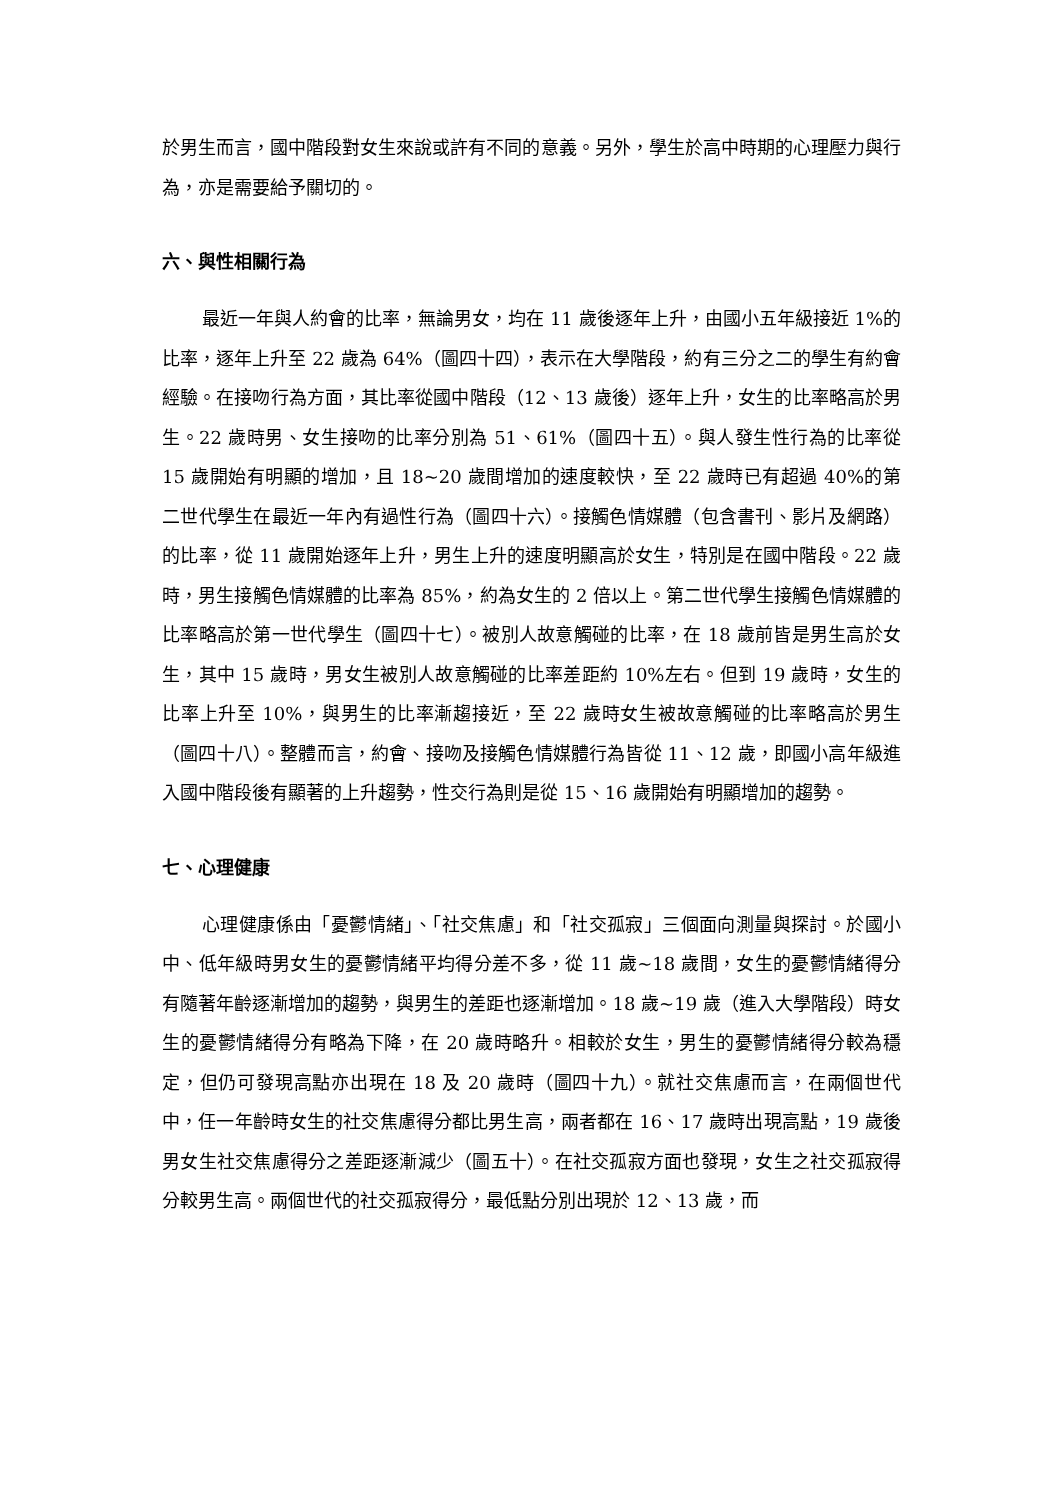於男生而言，國中階段對女生來說或許有不同的意義。另外，學生於高中時期的心理壓力與行為，亦是需要給予關切的。
六、與性相關行為
最近一年與人約會的比率，無論男女，均在 11 歲後逐年上升，由國小五年級接近 1%的比率，逐年上升至 22 歲為 64%（圖四十四），表示在大學階段，約有三分之二的學生有約會經驗。在接吻行為方面，其比率從國中階段（12、13 歲後）逐年上升，女生的比率略高於男生。22 歲時男、女生接吻的比率分別為 51、61%（圖四十五）。與人發生性行為的比率從 15 歲開始有明顯的增加，且 18~20 歲間增加的速度較快，至 22 歲時已有超過 40%的第二世代學生在最近一年內有過性行為（圖四十六）。接觸色情媒體（包含書刊、影片及網路）的比率，從 11 歲開始逐年上升，男生上升的速度明顯高於女生，特別是在國中階段。22 歲時，男生接觸色情媒體的比率為 85%，約為女生的 2 倍以上。第二世代學生接觸色情媒體的比率略高於第一世代學生（圖四十七）。被別人故意觸碰的比率，在 18 歲前皆是男生高於女生，其中 15 歲時，男女生被別人故意觸碰的比率差距約 10%左右。但到 19 歲時，女生的比率上升至 10%，與男生的比率漸趨接近，至 22 歲時女生被故意觸碰的比率略高於男生（圖四十八）。整體而言，約會、接吻及接觸色情媒體行為皆從 11、12 歲，即國小高年級進入國中階段後有顯著的上升趨勢，性交行為則是從 15、16 歲開始有明顯增加的趨勢。
七、心理健康
心理健康係由「憂鬱情緒」、「社交焦慮」和「社交孤寂」三個面向測量與探討。於國小中、低年級時男女生的憂鬱情緒平均得分差不多，從 11 歲~18 歲間，女生的憂鬱情緒得分有隨著年齡逐漸增加的趨勢，與男生的差距也逐漸增加。18 歲~19 歲（進入大學階段）時女生的憂鬱情緒得分有略為下降，在 20 歲時略升。相較於女生，男生的憂鬱情緒得分較為穩定，但仍可發現高點亦出現在 18 及 20 歲時（圖四十九）。就社交焦慮而言，在兩個世代中，任一年齡時女生的社交焦慮得分都比男生高，兩者都在 16、17 歲時出現高點，19 歲後男女生社交焦慮得分之差距逐漸減少（圖五十）。在社交孤寂方面也發現，女生之社交孤寂得分較男生高。兩個世代的社交孤寂得分，最低點分別出現於 12、13 歲，而